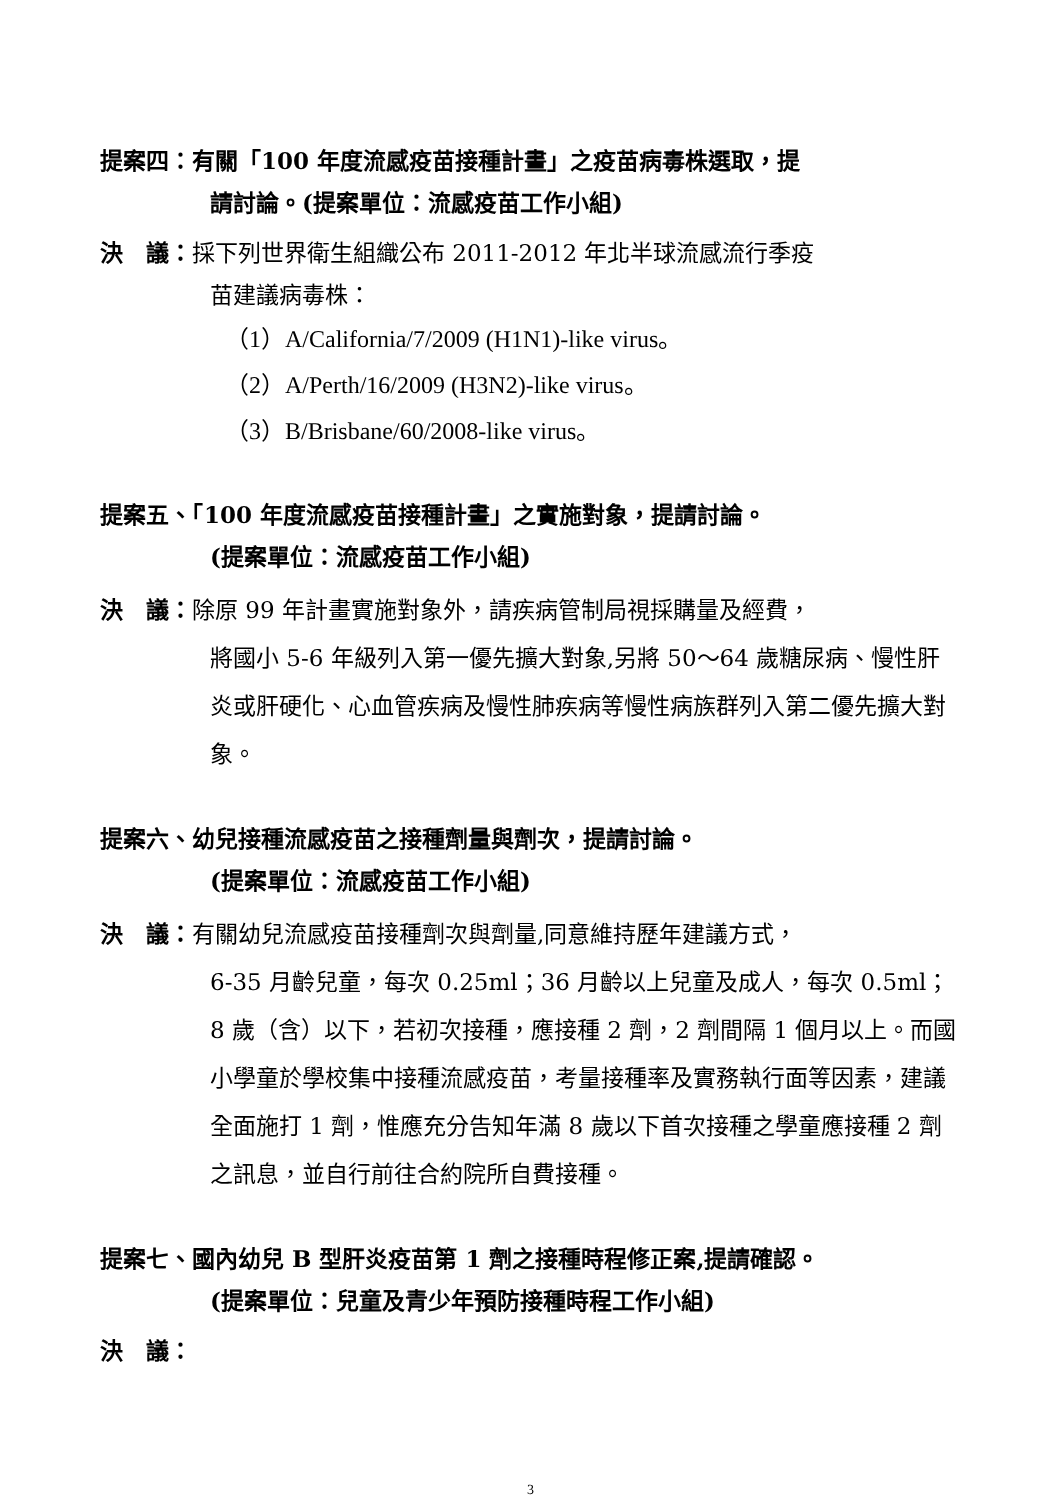提案四：有關「100 年度流感疫苗接種計畫」之疫苗病毒株選取，提
請討論。(提案單位：流感疫苗工作小組)
決　議：採下列世界衛生組織公布 2011-2012 年北半球流感流行季疫
苗建議病毒株：
（1）A/California/7/2009 (H1N1)-like virus。
（2）A/Perth/16/2009 (H3N2)-like virus。
（3）B/Brisbane/60/2008-like virus。
提案五、「100 年度流感疫苗接種計畫」之實施對象，提請討論。
(提案單位：流感疫苗工作小組)
決　議：除原 99 年計畫實施對象外，請疾病管制局視採購量及經費，
將國小 5-6 年級列入第一優先擴大對象,另將 50～64 歲糖尿病、慢性肝炎或肝硬化、心血管疾病及慢性肺疾病等慢性病族群列入第二優先擴大對象。
提案六、幼兒接種流感疫苗之接種劑量與劑次，提請討論。
(提案單位：流感疫苗工作小組)
決　議：有關幼兒流感疫苗接種劑次與劑量,同意維持歷年建議方式，
6-35 月齡兒童，每次 0.25ml；36 月齡以上兒童及成人，每次 0.5ml； 8 歲（含）以下，若初次接種，應接種 2 劑，2 劑間隔 1 個月以上。而國小學童於學校集中接種流感疫苗，考量接種率及實務執行面等因素，建議全面施打 1 劑，惟應充分告知年滿 8 歲以下首次接種之學童應接種 2 劑之訊息，並自行前往合約院所自費接種。
提案七、國內幼兒 B 型肝炎疫苗第 1 劑之接種時程修正案,提請確認。
(提案單位：兒童及青少年預防接種時程工作小組)
決　議：
3